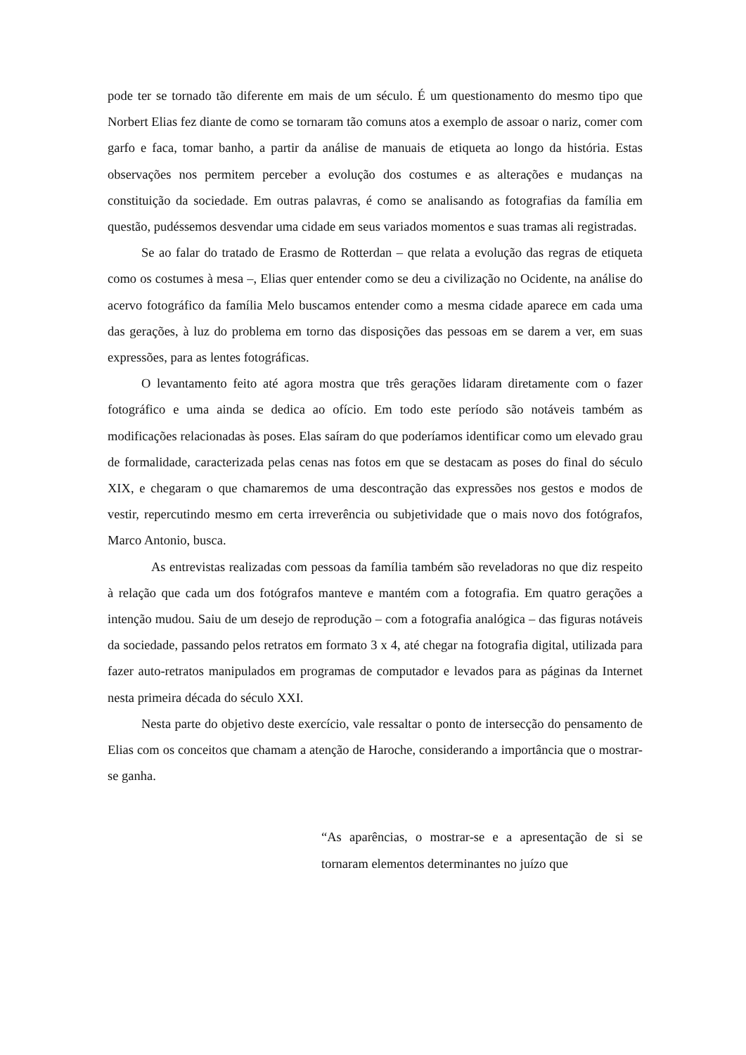pode ter se tornado tão diferente em mais de um século. É um questionamento do mesmo tipo que Norbert Elias fez diante de como se tornaram tão comuns atos a exemplo de assoar o nariz, comer com garfo e faca, tomar banho, a partir da análise de manuais de etiqueta ao longo da história. Estas observações nos permitem perceber a evolução dos costumes e as alterações e mudanças na constituição da sociedade. Em outras palavras, é como se analisando as fotografias da família em questão, pudéssemos desvendar uma cidade em seus variados momentos e suas tramas ali registradas.
Se ao falar do tratado de Erasmo de Rotterdan – que relata a evolução das regras de etiqueta como os costumes à mesa –, Elias quer entender como se deu a civilização no Ocidente, na análise do acervo fotográfico da família Melo buscamos entender como a mesma cidade aparece em cada uma das gerações, à luz do problema em torno das disposições das pessoas em se darem a ver, em suas expressões, para as lentes fotográficas.
O levantamento feito até agora mostra que três gerações lidaram diretamente com o fazer fotográfico e uma ainda se dedica ao ofício. Em todo este período são notáveis também as modificações relacionadas às poses. Elas saíram do que poderíamos identificar como um elevado grau de formalidade, caracterizada pelas cenas nas fotos em que se destacam as poses do final do século XIX, e chegaram o que chamaremos de uma descontração das expressões nos gestos e modos de vestir, repercutindo mesmo em certa irreverência ou subjetividade que o mais novo dos fotógrafos, Marco Antonio, busca.
As entrevistas realizadas com pessoas da família também são reveladoras no que diz respeito à relação que cada um dos fotógrafos manteve e mantém com a fotografia. Em quatro gerações a intenção mudou. Saiu de um desejo de reprodução – com a fotografia analógica – das figuras notáveis da sociedade, passando pelos retratos em formato 3 x 4, até chegar na fotografia digital, utilizada para fazer auto-retratos manipulados em programas de computador e levados para as páginas da Internet nesta primeira década do século XXI.
Nesta parte do objetivo deste exercício, vale ressaltar o ponto de intersecção do pensamento de Elias com os conceitos que chamam a atenção de Haroche, considerando a importância que o mostrar-se ganha.
“As aparências, o mostrar-se e a apresentação de si se tornaram elementos determinantes no juízo que